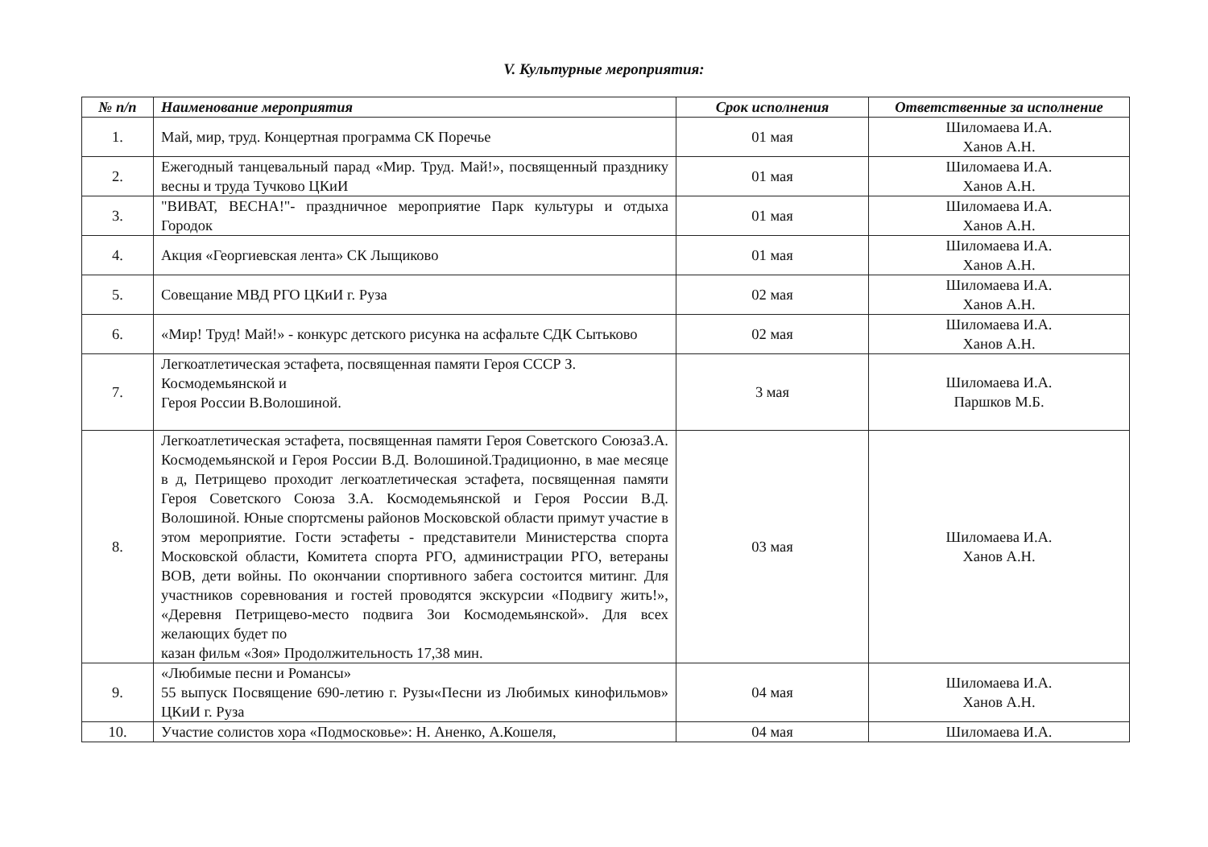V. Культурные мероприятия:
| № п/п | Наименование мероприятия | Срок исполнения | Ответственные за исполнение |
| --- | --- | --- | --- |
| 1. | Май, мир, труд. Концертная программа СК Поречье | 01 мая | Шиломаева И.А. Ханов А.Н. |
| 2. | Ежегодный танцевальный парад «Мир. Труд. Май!», посвященный празднику весны и труда Тучково ЦКиИ | 01 мая | Шиломаева И.А. Ханов А.Н. |
| 3. | "ВИВАТ, ВЕСНА!"- праздничное мероприятие Парк культуры и отдыха Городок | 01 мая | Шиломаева И.А. Ханов А.Н. |
| 4. | Акция «Георгиевская лента» СК Лыщиково | 01 мая | Шиломаева И.А. Ханов А.Н. |
| 5. | Совещание МВД РГО ЦКиИ г. Руза | 02 мая | Шиломаева И.А. Ханов А.Н. |
| 6. | «Мир! Труд! Май!» - конкурс детского рисунка на асфальте СДК Сытьково | 02 мая | Шиломаева И.А. Ханов А.Н. |
| 7. | Легкоатлетическая эстафета, посвященная памяти Героя СССР З. Космодемьянской и Героя России В.Волошиной. | 3 мая | Шиломаева И.А. Паршков М.Б. |
| 8. | Легкоатлетическая эстафета, посвященная памяти Героя Советского СоюзаЗ.А. Космодемьянской и Героя России В.Д. Волошиной.Традиционно, в мае месяце в д, Петрищево проходит легкоатлетическая эстафета, посвященная памяти Героя Советского Союза З.А. Космодемьянской и Героя России В.Д. Волошиной. Юные спортсмены районов Московской области примут участие в этом мероприятие. Гости эстафеты - представители Министерства спорта Московской области, Комитета спорта РГО, администрации РГО, ветераны ВОВ, дети войны. По окончании спортивного забега состоится митинг. Для участников соревнования и гостей проводятся экскурсии «Подвигу жить!», «Деревня Петрищево-место подвига Зои Космодемьянской». Для всех желающих будет по казан фильм «Зоя» Продолжительность 17,38 мин. | 03 мая | Шиломаева И.А. Ханов А.Н. |
| 9. | «Любимые песни и Романсы» 55 выпуск Посвящение 690-летию г. Рузы«Песни из Любимых кинофильмов» ЦКиИ г. Руза | 04 мая | Шиломаева И.А. Ханов А.Н. |
| 10. | Участие солистов хора «Подмосковье»: Н. Аненко, А.Кошеля, | 04 мая | Шиломаева И.А. |